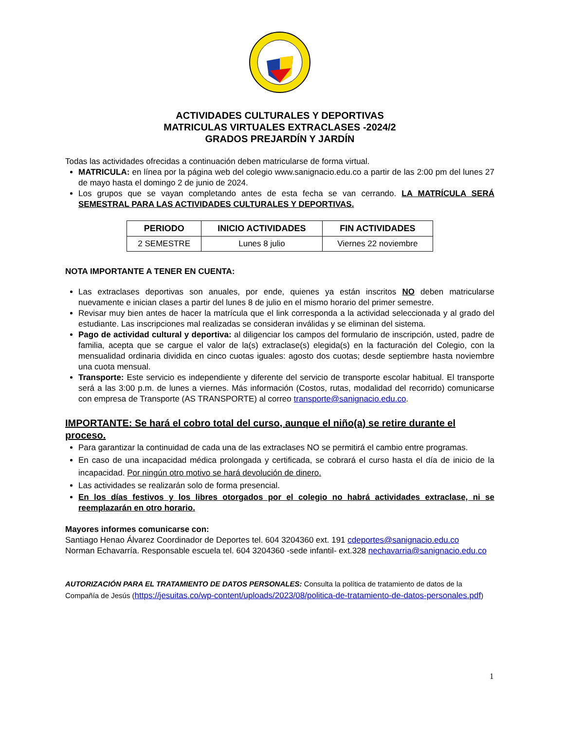ACTIVIDADES CULTURALES Y DEPORTIVAS
MATRICULAS VIRTUALES EXTRACLASES -2024/2
GRADOS PREJARDÍN Y JARDÍN
Todas las actividades ofrecidas a continuación deben matricularse de forma virtual.
MATRICULA: en línea por la página web del colegio www.sanignacio.edu.co a partir de las 2:00 pm del lunes 27 de mayo hasta el domingo 2 de junio de 2024.
Los grupos que se vayan completando antes de esta fecha se van cerrando. LA MATRÍCULA SERÁ SEMESTRAL PARA LAS ACTIVIDADES CULTURALES Y DEPORTIVAS.
| PERIODO | INICIO ACTIVIDADES | FIN ACTIVIDADES |
| --- | --- | --- |
| 2 SEMESTRE | Lunes 8 julio | Viernes 22 noviembre |
NOTA IMPORTANTE A TENER EN CUENTA:
Las extraclases deportivas son anuales, por ende, quienes ya están inscritos NO deben matricularse nuevamente e inician clases a partir del lunes 8 de julio en el mismo horario del primer semestre.
Revisar muy bien antes de hacer la matrícula que el link corresponda a la actividad seleccionada y al grado del estudiante. Las inscripciones mal realizadas se consideran inválidas y se eliminan del sistema.
Pago de actividad cultural y deportiva: al diligenciar los campos del formulario de inscripción, usted, padre de familia, acepta que se cargue el valor de la(s) extraclase(s) elegida(s) en la facturación del Colegio, con la mensualidad ordinaria dividida en cinco cuotas iguales: agosto dos cuotas; desde septiembre hasta noviembre una cuota mensual.
Transporte: Este servicio es independiente y diferente del servicio de transporte escolar habitual. El transporte será a las 3:00 p.m. de lunes a viernes. Más información (Costos, rutas, modalidad del recorrido) comunicarse con empresa de Transporte (AS TRANSPORTE) al correo transporte@sanignacio.edu.co.
IMPORTANTE: Se hará el cobro total del curso, aunque el niño(a) se retire durante el proceso.
Para garantizar la continuidad de cada una de las extraclases NO se permitirá el cambio entre programas.
En caso de una incapacidad médica prolongada y certificada, se cobrará el curso hasta el día de inicio de la incapacidad. Por ningún otro motivo se hará devolución de dinero.
Las actividades se realizarán solo de forma presencial.
En los días festivos y los libres otorgados por el colegio no habrá actividades extraclase, ni se reemplazarán en otro horario.
Mayores informes comunicarse con:
Santiago Henao Álvarez Coordinador de Deportes tel. 604 3204360 ext. 191 cdeportes@sanignacio.edu.co
Norman Echavarría. Responsable escuela tel. 604 3204360 -sede infantil- ext.328 nechavarria@sanignacio.edu.co
AUTORIZACIÓN PARA EL TRATAMIENTO DE DATOS PERSONALES: Consulta la política de tratamiento de datos de la Compañía de Jesús (https://jesuitas.co/wp-content/uploads/2023/08/politica-de-tratamiento-de-datos-personales.pdf)
1